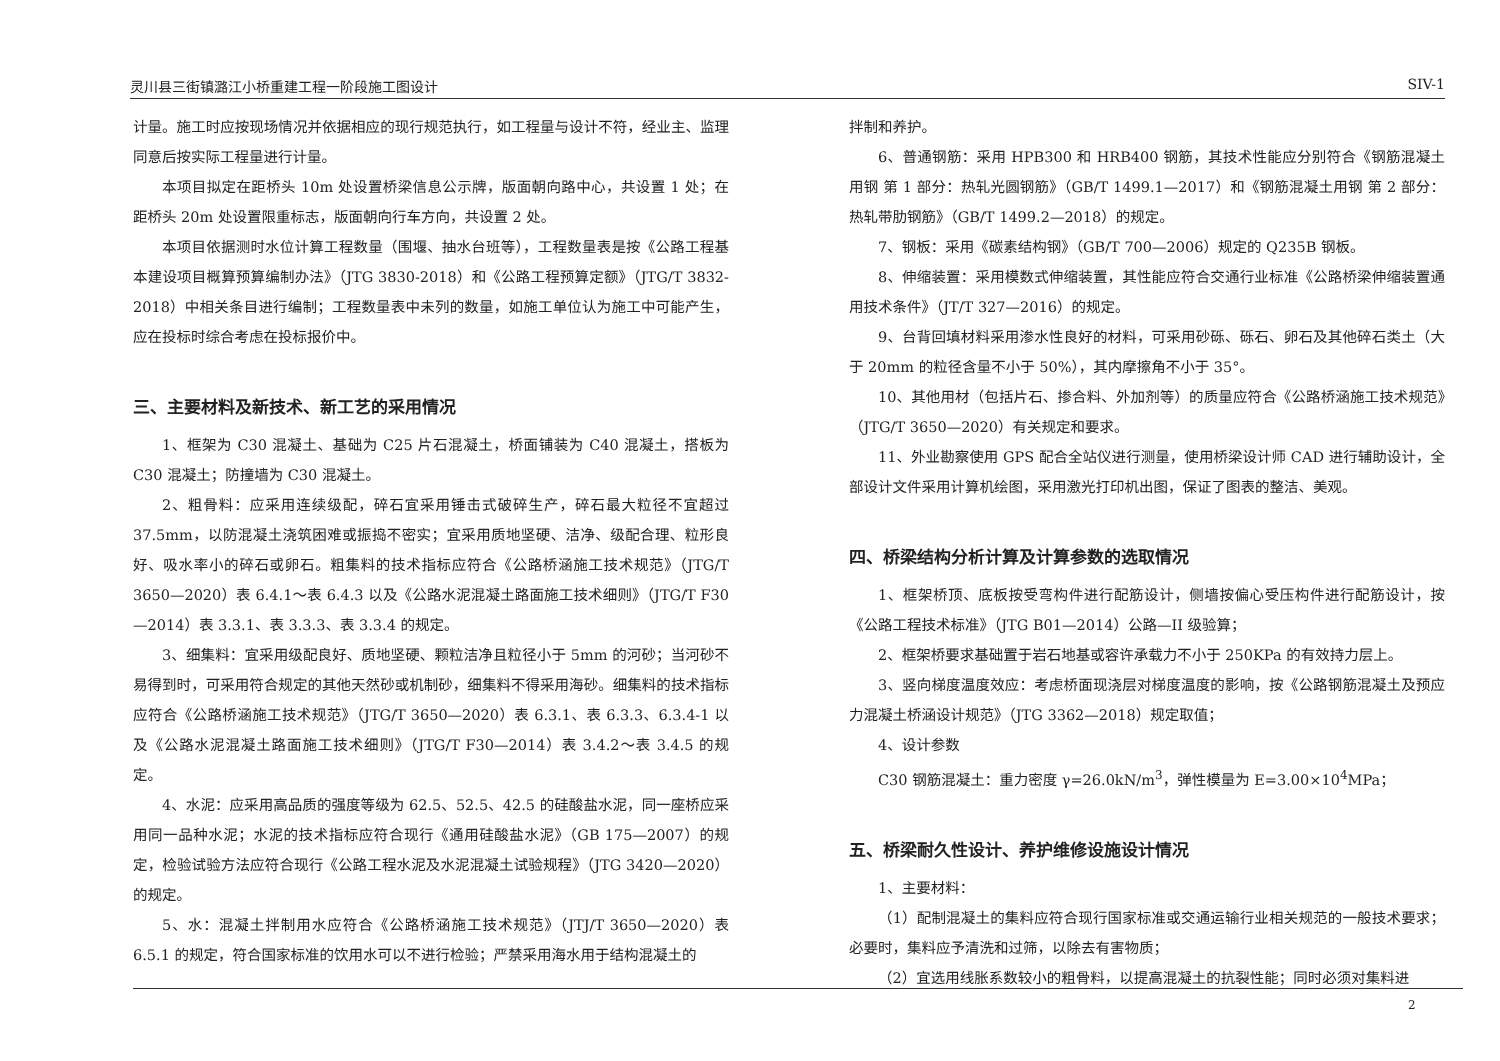灵川县三街镇潞江小桥重建工程一阶段施工图设计 SIV-1
计量。施工时应按现场情况并依据相应的现行规范执行，如工程量与设计不符，经业主、监理同意后按实际工程量进行计量。
本项目拟定在距桥头 10m 处设置桥梁信息公示牌，版面朝向路中心，共设置 1 处；在距桥头 20m 处设置限重标志，版面朝向行车方向，共设置 2 处。
本项目依据测时水位计算工程数量（围堰、抽水台班等），工程数量表是按《公路工程基本建设项目概算预算编制办法》（JTG 3830-2018）和《公路工程预算定额》（JTG/T 3832-2018）中相关条目进行编制；工程数量表中未列的数量，如施工单位认为施工中可能产生，应在投标时综合考虑在投标报价中。
三、主要材料及新技术、新工艺的采用情况
1、框架为 C30 混凝土、基础为 C25 片石混凝土，桥面铺装为 C40 混凝土，搭板为 C30 混凝土；防撞墙为 C30 混凝土。
2、粗骨料：应采用连续级配，碎石宜采用锤击式破碎生产，碎石最大粒径不宜超过 37.5mm，以防混凝土浇筑困难或振捣不密实；宜采用质地坚硬、洁净、级配合理、粒形良好、吸水率小的碎石或卵石。粗集料的技术指标应符合《公路桥涵施工技术规范》（JTG/T 3650—2020）表 6.4.1～表 6.4.3 以及《公路水泥混凝土路面施工技术细则》（JTG/T F30—2014）表 3.3.1、表 3.3.3、表 3.3.4 的规定。
3、细集料：宜采用级配良好、质地坚硬、颗粒洁净且粒径小于 5mm 的河砂；当河砂不易得到时，可采用符合规定的其他天然砂或机制砂，细集料不得采用海砂。细集料的技术指标应符合《公路桥涵施工技术规范》（JTG/T 3650—2020）表 6.3.1、表 6.3.3、6.3.4-1 以及《公路水泥混凝土路面施工技术细则》（JTG/T F30—2014）表 3.4.2～表 3.4.5 的规定。
4、水泥：应采用高品质的强度等级为 62.5、52.5、42.5 的硅酸盐水泥，同一座桥应采用同一品种水泥；水泥的技术指标应符合现行《通用硅酸盐水泥》（GB 175—2007）的规定，检验试验方法应符合现行《公路工程水泥及水泥混凝土试验规程》（JTG 3420—2020）的规定。
5、水：混凝土拌制用水应符合《公路桥涵施工技术规范》（JTJ/T 3650—2020）表 6.5.1 的规定，符合国家标准的饮用水可以不进行检验；严禁采用海水用于结构混凝土的
拌制和养护。
6、普通钢筋：采用 HPB300 和 HRB400 钢筋，其技术性能应分别符合《钢筋混凝土用钢 第 1 部分：热轧光圆钢筋》（GB/T 1499.1—2017）和《钢筋混凝土用钢 第 2 部分：热轧带肋钢筋》（GB/T 1499.2—2018）的规定。
7、钢板：采用《碳素结构钢》（GB/T 700—2006）规定的 Q235B 钢板。
8、伸缩装置：采用模数式伸缩装置，其性能应符合交通行业标准《公路桥梁伸缩装置通用技术条件》（JT/T 327—2016）的规定。
9、台背回填材料采用渗水性良好的材料，可采用砂砾、砾石、卵石及其他碎石类土（大于 20mm 的粒径含量不小于 50%），其内摩擦角不小于 35°。
10、其他用材（包括片石、掺合料、外加剂等）的质量应符合《公路桥涵施工技术规范》（JTG/T 3650—2020）有关规定和要求。
11、外业勘察使用 GPS 配合全站仪进行测量，使用桥梁设计师 CAD 进行辅助设计，全部设计文件采用计算机绘图，采用激光打印机出图，保证了图表的整洁、美观。
四、桥梁结构分析计算及计算参数的选取情况
1、框架桥顶、底板按受弯构件进行配筋设计，侧墙按偏心受压构件进行配筋设计，按《公路工程技术标准》（JTG B01—2014）公路—II 级验算；
2、框架桥要求基础置于岩石地基或容许承载力不小于 250KPa 的有效持力层上。
3、竖向梯度温度效应：考虑桥面现浇层对梯度温度的影响，按《公路钢筋混凝土及预应力混凝土桥涵设计规范》（JTG 3362—2018）规定取值；
4、设计参数
C30 钢筋混凝土：重力密度 γ=26.0kN/m<sup>3</sup>，弹性模量为 E=3.00×10<sup>4</sup>MPa；
五、桥梁耐久性设计、养护维修设施设计情况
1、主要材料：
（1）配制混凝土的集料应符合现行国家标准或交通运输行业相关规范的一般技术要求；必要时，集料应予清洗和过筛，以除去有害物质；
（2）宜选用线胀系数较小的粗骨料，以提高混凝土的抗裂性能；同时必须对集料进
2